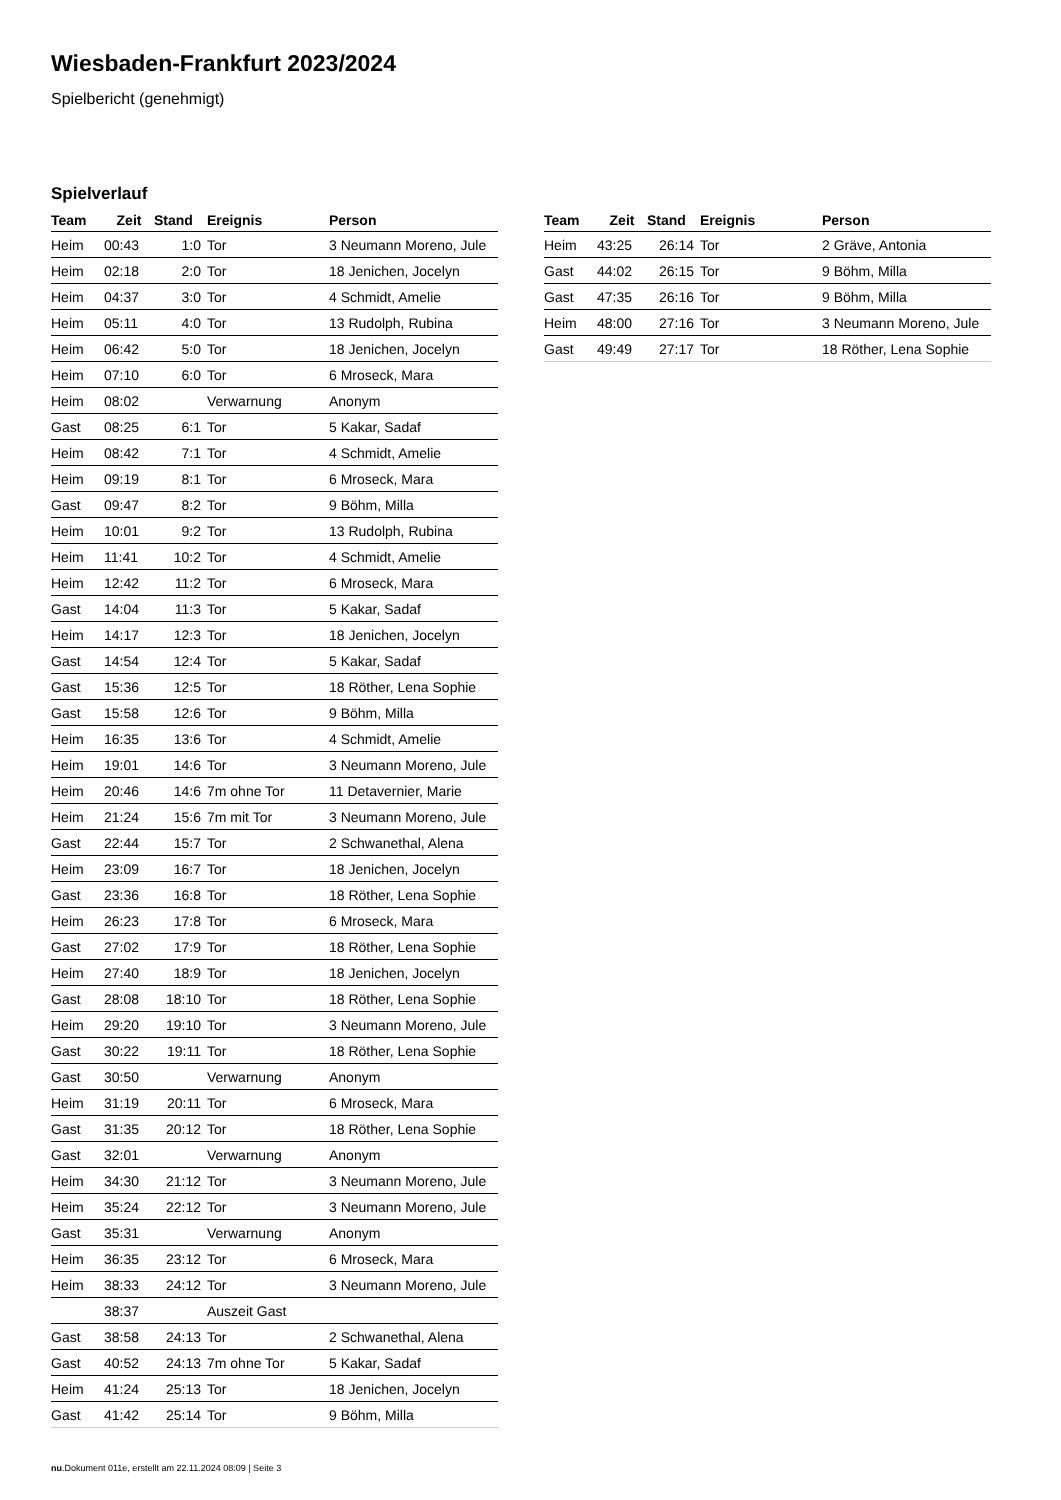Wiesbaden-Frankfurt 2023/2024
Spielbericht (genehmigt)
Spielverlauf
| Team | Zeit | Stand | Ereignis | Person |
| --- | --- | --- | --- | --- |
| Heim | 00:43 | 1:0 | Tor | 3 Neumann Moreno, Jule |
| Heim | 02:18 | 2:0 | Tor | 18 Jenichen, Jocelyn |
| Heim | 04:37 | 3:0 | Tor | 4 Schmidt, Amelie |
| Heim | 05:11 | 4:0 | Tor | 13 Rudolph, Rubina |
| Heim | 06:42 | 5:0 | Tor | 18 Jenichen, Jocelyn |
| Heim | 07:10 | 6:0 | Tor | 6 Mroseck, Mara |
| Heim | 08:02 | | Verwarnung | Anonym |
| Gast | 08:25 | 6:1 | Tor | 5 Kakar, Sadaf |
| Heim | 08:42 | 7:1 | Tor | 4 Schmidt, Amelie |
| Heim | 09:19 | 8:1 | Tor | 6 Mroseck, Mara |
| Gast | 09:47 | 8:2 | Tor | 9 Böhm, Milla |
| Heim | 10:01 | 9:2 | Tor | 13 Rudolph, Rubina |
| Heim | 11:41 | 10:2 | Tor | 4 Schmidt, Amelie |
| Heim | 12:42 | 11:2 | Tor | 6 Mroseck, Mara |
| Gast | 14:04 | 11:3 | Tor | 5 Kakar, Sadaf |
| Heim | 14:17 | 12:3 | Tor | 18 Jenichen, Jocelyn |
| Gast | 14:54 | 12:4 | Tor | 5 Kakar, Sadaf |
| Gast | 15:36 | 12:5 | Tor | 18 Röther, Lena Sophie |
| Gast | 15:58 | 12:6 | Tor | 9 Böhm, Milla |
| Heim | 16:35 | 13:6 | Tor | 4 Schmidt, Amelie |
| Heim | 19:01 | 14:6 | Tor | 3 Neumann Moreno, Jule |
| Heim | 20:46 | 14:6 | 7m ohne Tor | 11 Detavernier, Marie |
| Heim | 21:24 | 15:6 | 7m mit Tor | 3 Neumann Moreno, Jule |
| Gast | 22:44 | 15:7 | Tor | 2 Schwanethal, Alena |
| Heim | 23:09 | 16:7 | Tor | 18 Jenichen, Jocelyn |
| Gast | 23:36 | 16:8 | Tor | 18 Röther, Lena Sophie |
| Heim | 26:23 | 17:8 | Tor | 6 Mroseck, Mara |
| Gast | 27:02 | 17:9 | Tor | 18 Röther, Lena Sophie |
| Heim | 27:40 | 18:9 | Tor | 18 Jenichen, Jocelyn |
| Gast | 28:08 | 18:10 | Tor | 18 Röther, Lena Sophie |
| Heim | 29:20 | 19:10 | Tor | 3 Neumann Moreno, Jule |
| Gast | 30:22 | 19:11 | Tor | 18 Röther, Lena Sophie |
| Gast | 30:50 | | Verwarnung | Anonym |
| Heim | 31:19 | 20:11 | Tor | 6 Mroseck, Mara |
| Gast | 31:35 | 20:12 | Tor | 18 Röther, Lena Sophie |
| Gast | 32:01 | | Verwarnung | Anonym |
| Heim | 34:30 | 21:12 | Tor | 3 Neumann Moreno, Jule |
| Heim | 35:24 | 22:12 | Tor | 3 Neumann Moreno, Jule |
| Gast | 35:31 | | Verwarnung | Anonym |
| Heim | 36:35 | 23:12 | Tor | 6 Mroseck, Mara |
| Heim | 38:33 | 24:12 | Tor | 3 Neumann Moreno, Jule |
| | 38:37 | | Auszeit Gast | |
| Gast | 38:58 | 24:13 | Tor | 2 Schwanethal, Alena |
| Gast | 40:52 | 24:13 | 7m ohne Tor | 5 Kakar, Sadaf |
| Heim | 41:24 | 25:13 | Tor | 18 Jenichen, Jocelyn |
| Gast | 41:42 | 25:14 | Tor | 9 Böhm, Milla |
| Team | Zeit | Stand | Ereignis | Person |
| --- | --- | --- | --- | --- |
| Heim | 43:25 | 26:14 | Tor | 2 Gräve, Antonia |
| Gast | 44:02 | 26:15 | Tor | 9 Böhm, Milla |
| Gast | 47:35 | 26:16 | Tor | 9 Böhm, Milla |
| Heim | 48:00 | 27:16 | Tor | 3 Neumann Moreno, Jule |
| Gast | 49:49 | 27:17 | Tor | 18 Röther, Lena Sophie |
nu.Dokument 011e, erstellt am 22.11.2024 08:09 | Seite 3